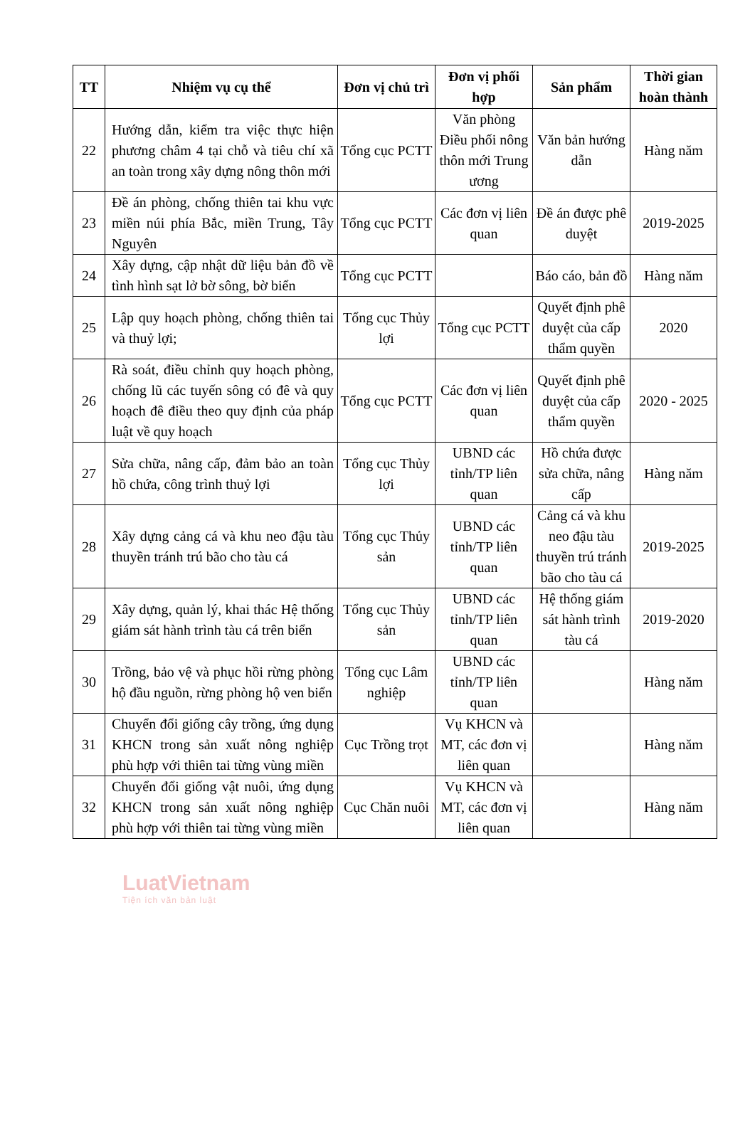| TT | Nhiệm vụ cụ thể | Đơn vị chủ trì | Đơn vị phối hợp | Sản phẩm | Thời gian hoàn thành |
| --- | --- | --- | --- | --- | --- |
| 22 | Hướng dẫn, kiểm tra việc thực hiện phương châm 4 tại chỗ và tiêu chí xã an toàn trong xây dựng nông thôn mới | Tổng cục PCTT | Văn phòng Điều phối nông thôn mới Trung ương | Văn bản hướng dẫn | Hàng năm |
| 23 | Đề án phòng, chống thiên tai khu vực miền núi phía Bắc, miền Trung, Tây Nguyên | Tổng cục PCTT | Các đơn vị liên quan | Đề án được phê duyệt | 2019-2025 |
| 24 | Xây dựng, cập nhật dữ liệu bản đồ về tình hình sạt lở bờ sông, bờ biển | Tổng cục PCTT | | Báo cáo, bản đồ | Hàng năm |
| 25 | Lập quy hoạch phòng, chống thiên tai và thuỷ lợi; | Tổng cục Thủy lợi | Tổng cục PCTT | Quyết định phê duyệt của cấp thẩm quyền | 2020 |
| 26 | Rà soát, điều chỉnh quy hoạch phòng, chống lũ các tuyến sông có đê và quy hoạch đê điều theo quy định của pháp luật về quy hoạch | Tổng cục PCTT | Các đơn vị liên quan | Quyết định phê duyệt của cấp thẩm quyền | 2020 - 2025 |
| 27 | Sửa chữa, nâng cấp, đảm bảo an toàn hồ chứa, công trình thuỷ lợi | Tổng cục Thủy lợi | UBND các tỉnh/TP liên quan | Hồ chứa được sửa chữa, nâng cấp | Hàng năm |
| 28 | Xây dựng cảng cá và khu neo đậu tàu thuyền tránh trú bão cho tàu cá | Tổng cục Thủy sản | UBND các tỉnh/TP liên quan | Cảng cá và khu neo đậu tàu thuyền trú tránh bão cho tàu cá | 2019-2025 |
| 29 | Xây dựng, quản lý, khai thác Hệ thống giám sát hành trình tàu cá trên biển | Tổng cục Thủy sản | UBND các tỉnh/TP liên quan | Hệ thống giám sát hành trình tàu cá | 2019-2020 |
| 30 | Trồng, bảo vệ và phục hồi rừng phòng hộ đầu nguồn, rừng phòng hộ ven biển | Tổng cục Lâm nghiệp | UBND các tỉnh/TP liên quan | | Hàng năm |
| 31 | Chuyển đổi giống cây trồng, ứng dụng KHCN trong sản xuất nông nghiệp phù hợp với thiên tai từng vùng miền | Cục Trồng trọt | Vụ KHCN và MT, các đơn vị liên quan | | Hàng năm |
| 32 | Chuyển đổi giống vật nuôi, ứng dụng KHCN trong sản xuất nông nghiệp phù hợp với thiên tai từng vùng miền | Cục Chăn nuôi | Vụ KHCN và MT, các đơn vị liên quan | | Hàng năm |
LuatVietnam
Tiện ích văn bản luật